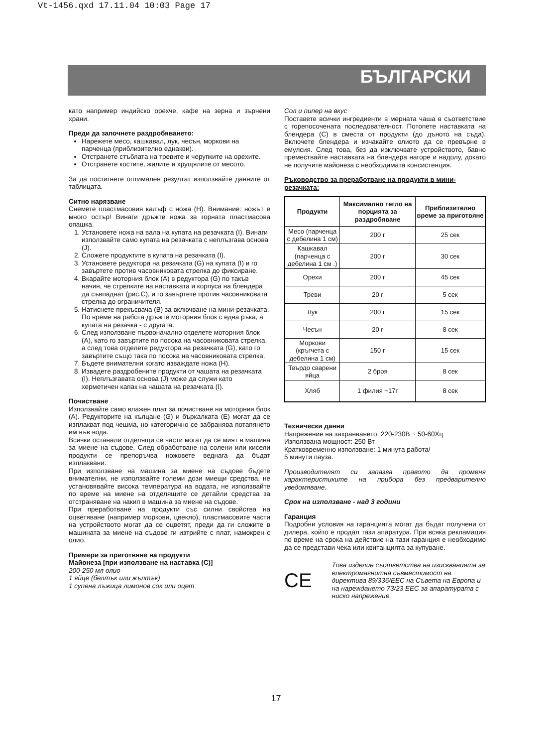Vt-1456.qxd 17.11.04 10:03 Page 17
БЪЛГАРСКИ
като например индийско орехче, кафе на зерна и зърнени храни.
Преди да започнете раздробяването:
Нарежете месо, кашкавал, лук, чесън, моркови на парченца (приблизително еднакви).
Отстранете стъблата на тревите и черупките на орехите.
Отстранете костите, жилите и хрущялите от месото.
За да постигнете оптимален резултат използвайте данните от таблицата.
Ситно нарязване
Снемете пластмасовия калъф с ножа (H). Внимание: ножът е много остър! Винаги дръжте ножа за горната пластмасова опашка.
1. Установете ножа на вала на купата на резачката (I). Винаги използвайте само купата на резачката с неплъзгава основа (J).
2. Сложете продуктите в купата на резачката (I).
3. Установете редуктора на резачката (G) на купата (I) и го завъртете против часовниковата стрелка до фиксиране.
4. Вкарайте моторния блок (A) в редуктора (G) по такъв начин, че стрелките на наставката и корпуса на блендера да съвпаднат (рис.C), и го завъртете против часовниковата стрелка до ограничителя.
5. Натиснете прекъсвача (B) за включване на мини-резачката. По време на работа дръжте моторния блок с една ръка, а купата на резачка - с другата.
6. След използване първоначално отделете моторния блок (A), като го завъртите по посока на часовниковата стрелка, а след това отделете редуктора на резачката (G), като го завъртите също така по посока на часовниковата стрелка.
7. Бъдете внимателни когато изваждате ножа (H).
8. Извадете раздробените продукти от чашата на резачката (I). Неплъзгавата основа (J) може да служи като херметичен капак на чашата на резачката (I).
Почистване
Използвайте само влажен плат за почистване на моторния блок (A). Редукторите на кълцане (G) и бъркалката (E) могат да се изплакват под чешма, но категорично се забранява потапянето им във вода.
Всички останали отделящи се части могат да се мият в машина за миене на съдове. След обработване на солени или кисели продукти се препоръчва ножовете веднага да бъдат изплаквани.
При използване на машина за миене на съдове бъдете внимателни, не използвайте големи дози миещи средства, не установявайте висока температура на водата, не използвайте по време на миене на отделящите се детайли средства за отстраняване на накип в машина за миене на съдове.
При преработване на продукти със силни свойства на оцветяване (например моркови, цвекло), пластмасовите части на устройството могат да се оцветят, преди да ги сложите в машината за миене на съдове ги изтрийте с плат, намокрен с олио.
Примери за приготвяне на продукти
Майонеза [при използване на наставка (C)]
200-250 мл олио
1 яйце (белтък или жълтък)
1 супена лъжица лимонов сок или оцет
Сол и пипер на вкус
Поставете всички ингредиенти в мерната чаша в съответствие с горепосочената последователност. Потопете наставката на блендера (C) в сместа от продукти (до дъното на съда). Включете блендера и изчакайте олиото да се превърне в емулсия. След това, без да изключвате устройството, бавно премествайте наставката на блендера нагоре и надолу, докато не получите майонеза с необходимата консистенция.
Ръководство за преработване на продукти в мини-резачката:
| Продукти | Максимално тегло на порцията за раздробяване | Приблизително време за приготвяне |
| --- | --- | --- |
| Месо (парченца с дебелина 1 см) | 200 г | 25 сек |
| Кашкавал (парченца с дебелина 1 см .) | 200 г | 30 сек |
| Орехи | 200 г | 45 сек |
| Треви | 20 г | 5 сек |
| Лук | 200 г | 15 сек |
| Чесън | 20 г | 8 сек |
| Моркови (кръгчета с дебелина 1 см) | 150 г | 15 сек |
| Твърдо сварени яйца | 2 броя | 8 сек |
| Хляб | 1 филия ~17г | 8 сек |
Технически данни
Напрежение на захранването: 220-230В ~ 50-60Хц
Използвана мощност: 250 Вт
Кратковременно използване: 1 минута работа/
5 минути пауза.
Производителят си запазва правото да променя характеристиките на прибора без предварително уведомяване.
Срок на използване - над 3 години
Гаранция
Подробни условия на гаранцията могат да бъдат получени от дилера, който е продал тази апаратура. При всяка рекламация по време на срока на действие на тази гаранция е необходимо да се представи чека или квитанцията за купуване.
CE
Това изделие съответства на изискванията за електромагнитна съвместимост на директива 89/336/EEC на Съвета на Европа и на нареждането 73/23 EEC за апаратурата с ниско напрежение.
17